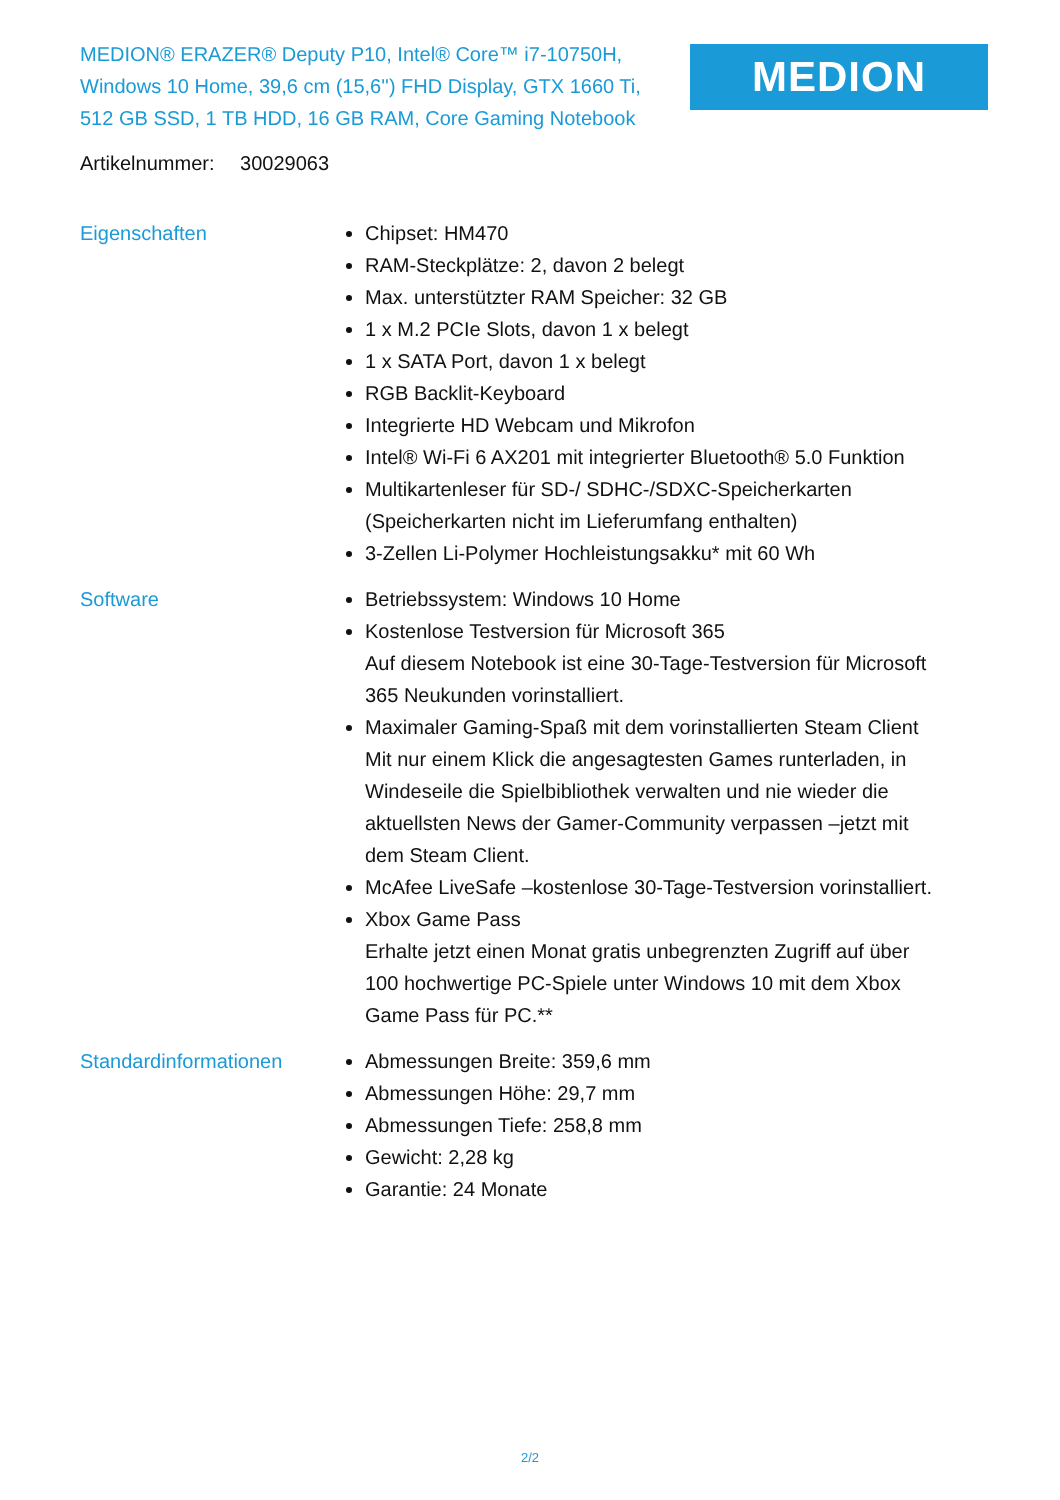MEDION® ERAZER® Deputy P10, Intel® Core™ i7-10750H, Windows 10 Home, 39,6 cm (15,6'') FHD Display, GTX 1660 Ti, 512 GB SSD, 1 TB HDD, 16 GB RAM, Core Gaming Notebook
MEDION
Artikelnummer: 30029063
Eigenschaften Chipset: HM470
RAM-Steckplätze: 2, davon 2 belegt
Max. unterstützter RAM Speicher: 32 GB
1 x M.2 PCIe Slots, davon 1 x belegt
1 x SATA Port, davon 1 x belegt
RGB Backlit-Keyboard
Integrierte HD Webcam und Mikrofon
Intel® Wi-Fi 6 AX201 mit integrierter Bluetooth® 5.0 Funktion
Multikartenleser für SD-/ SDHC-/SDXC-Speicherkarten (Speicherkarten nicht im Lieferumfang enthalten)
3-Zellen Li-Polymer Hochleistungsakku* mit 60 Wh
Software Betriebssystem: Windows 10 Home
Kostenlose Testversion für Microsoft 365
Auf diesem Notebook ist eine 30-Tage-Testversion für Microsoft 365 Neukunden vorinstalliert.
Maximaler Gaming-Spaß mit dem vorinstallierten Steam Client
Mit nur einem Klick die angesagtesten Games runterladen, in Windeseile die Spielbibliothek verwalten und nie wieder die aktuellsten News der Gamer-Community verpassen –jetzt mit dem Steam Client.
McAfee LiveSafe –kostenlose 30-Tage-Testversion vorinstalliert.
Xbox Game Pass
Erhalte jetzt einen Monat gratis unbegrenzten Zugriff auf über 100 hochwertige PC-Spiele unter Windows 10 mit dem Xbox Game Pass für PC.**
Standardinformationen Abmessungen Breite: 359,6 mm
Abmessungen Höhe: 29,7 mm
Abmessungen Tiefe: 258,8 mm
Gewicht: 2,28 kg
Garantie: 24 Monate
2/2